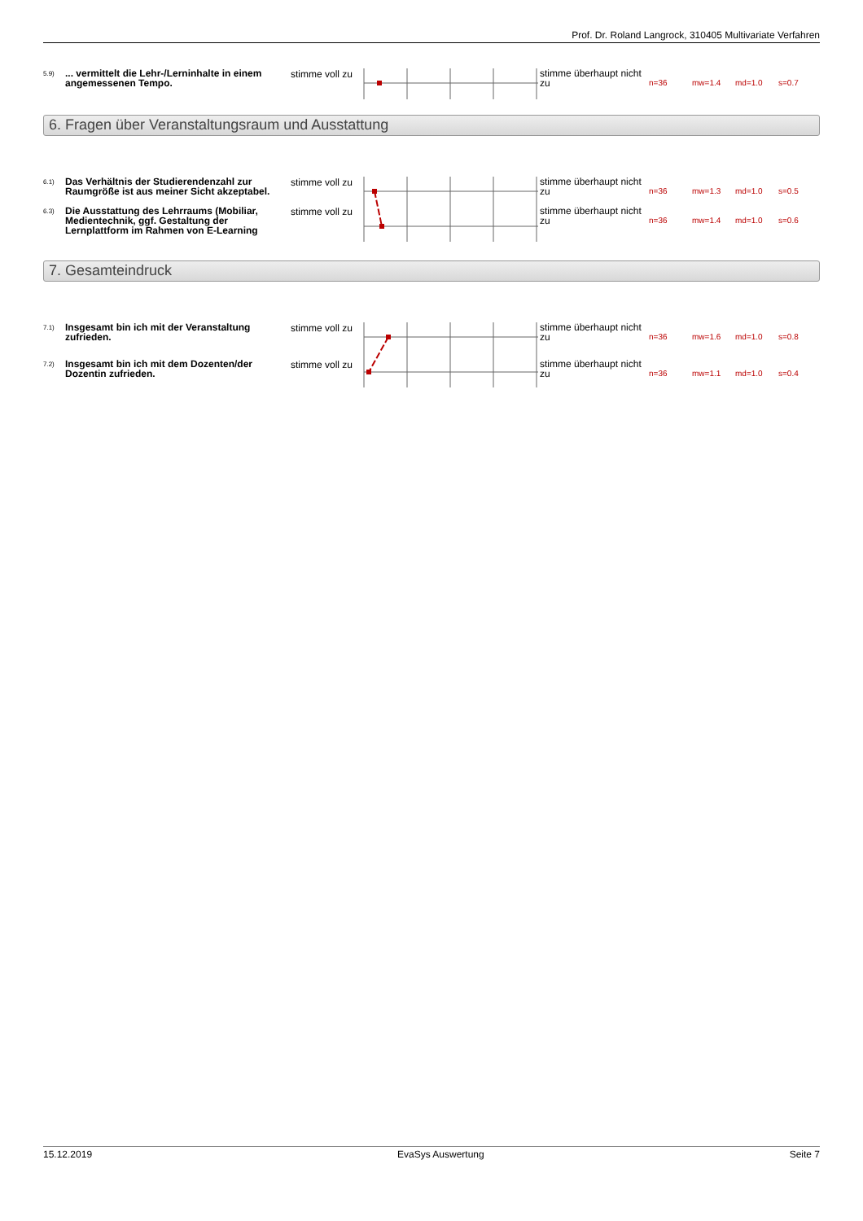Prof. Dr. Roland Langrock, 310405 Multivariate Verfahren
| 5.9) | ... vermittelt die Lehr-/Lerninhalte in einem angemessenen Tempo. | stimme voll zu | | stimme überhaupt nicht zu | n=36 | mw=1.4 | md=1.0 | s=0.7 |
6. Fragen über Veranstaltungsraum und Ausstattung
| 6.1) | Das Verhältnis der Studierendenzahl zur Raumgröße ist aus meiner Sicht akzeptabel. | stimme voll zu | | stimme überhaupt nicht zu | n=36 | mw=1.3 | md=1.0 | s=0.5 |
| 6.3) | Die Ausstattung des Lehrraums (Mobiliar, Medientechnik, ggf. Gestaltung der Lernplattform im Rahmen von E-Learning | stimme voll zu | | stimme überhaupt nicht zu | n=36 | mw=1.4 | md=1.0 | s=0.6 |
7. Gesamteindruck
| 7.1) | Insgesamt bin ich mit der Veranstaltung zufrieden. | stimme voll zu | | stimme überhaupt nicht zu | n=36 | mw=1.6 | md=1.0 | s=0.8 |
| 7.2) | Insgesamt bin ich mit dem Dozenten/der Dozentin zufrieden. | stimme voll zu | | stimme überhaupt nicht zu | n=36 | mw=1.1 | md=1.0 | s=0.4 |
15.12.2019 EvaSys Auswertung Seite 7